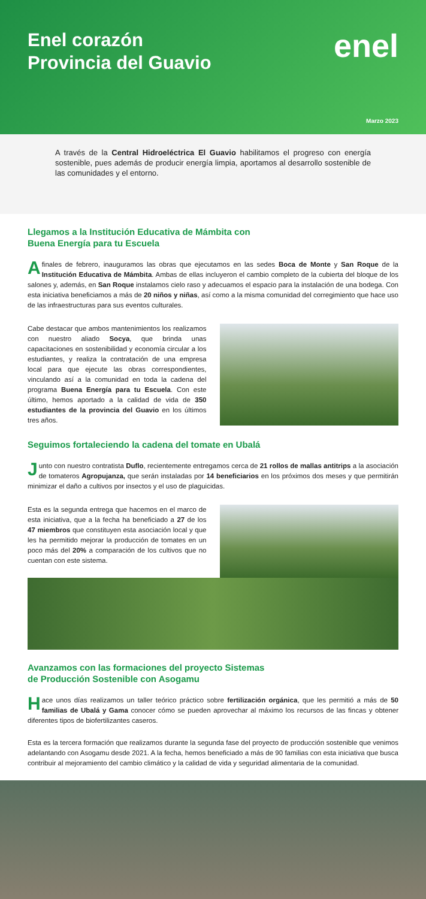Enel corazón
Provincia del Guavio
enel
Marzo 2023
A través de la Central Hidroeléctrica El Guavio habilitamos el progreso con energía sostenible, pues además de producir energía limpia, aportamos al desarrollo sostenible de las comunidades y el entorno.
Llegamos a la Institución Educativa de Mámbita con
Buena Energía para tu Escuela
A finales de febrero, inauguramos las obras que ejecutamos en las sedes Boca de Monte y San Roque de la Institución Educativa de Mámbita. Ambas de ellas incluyeron el cambio completo de la cubierta del bloque de los salones y, además, en San Roque instalamos cielo raso y adecuamos el espacio para la instalación de una bodega. Con esta iniciativa beneficiamos a más de 20 niños y niñas, así como a la misma comunidad del corregimiento que hace uso de las infraestructuras para sus eventos culturales.
Cabe destacar que ambos mantenimientos los realizamos con nuestro aliado Socya, que brinda unas capacitaciones en sostenibilidad y economía circular a los estudiantes, y realiza la contratación de una empresa local para que ejecute las obras correspondientes, vinculando así a la comunidad en toda la cadena del programa Buena Energía para tu Escuela. Con este último, hemos aportado a la calidad de vida de 350 estudiantes de la provincia del Guavio en los últimos tres años.
Seguimos fortaleciendo la cadena del tomate en Ubalá
Junto con nuestro contratista Duflo, recientemente entregamos cerca de 21 rollos de mallas antitrips a la asociación de tomateros Agropujanza, que serán instaladas por 14 beneficiarios en los próximos dos meses y que permitirán minimizar el daño a cultivos por insectos y el uso de plaguicidas.
Esta es la segunda entrega que hacemos en el marco de esta iniciativa, que a la fecha ha beneficiado a 27 de los 47 miembros que constituyen esta asociación local y que les ha permitido mejorar la producción de tomates en un poco más del 20% a comparación de los cultivos que no cuentan con este sistema.
Avanzamos con las formaciones del proyecto Sistemas
de Producción Sostenible con Asogamu
Hace unos días realizamos un taller teórico práctico sobre fertilización orgánica, que les permitió a más de 50 familias de Ubalá y Gama conocer cómo se pueden aprovechar al máximo los recursos de las fincas y obtener diferentes tipos de biofertilizantes caseros.
Esta es la tercera formación que realizamos durante la segunda fase del proyecto de producción sostenible que venimos adelantando con Asogamu desde 2021. A la fecha, hemos beneficiado a más de 90 familias con esta iniciativa que busca contribuir al mejoramiento del cambio climático y la calidad de vida y seguridad alimentaria de la comunidad.